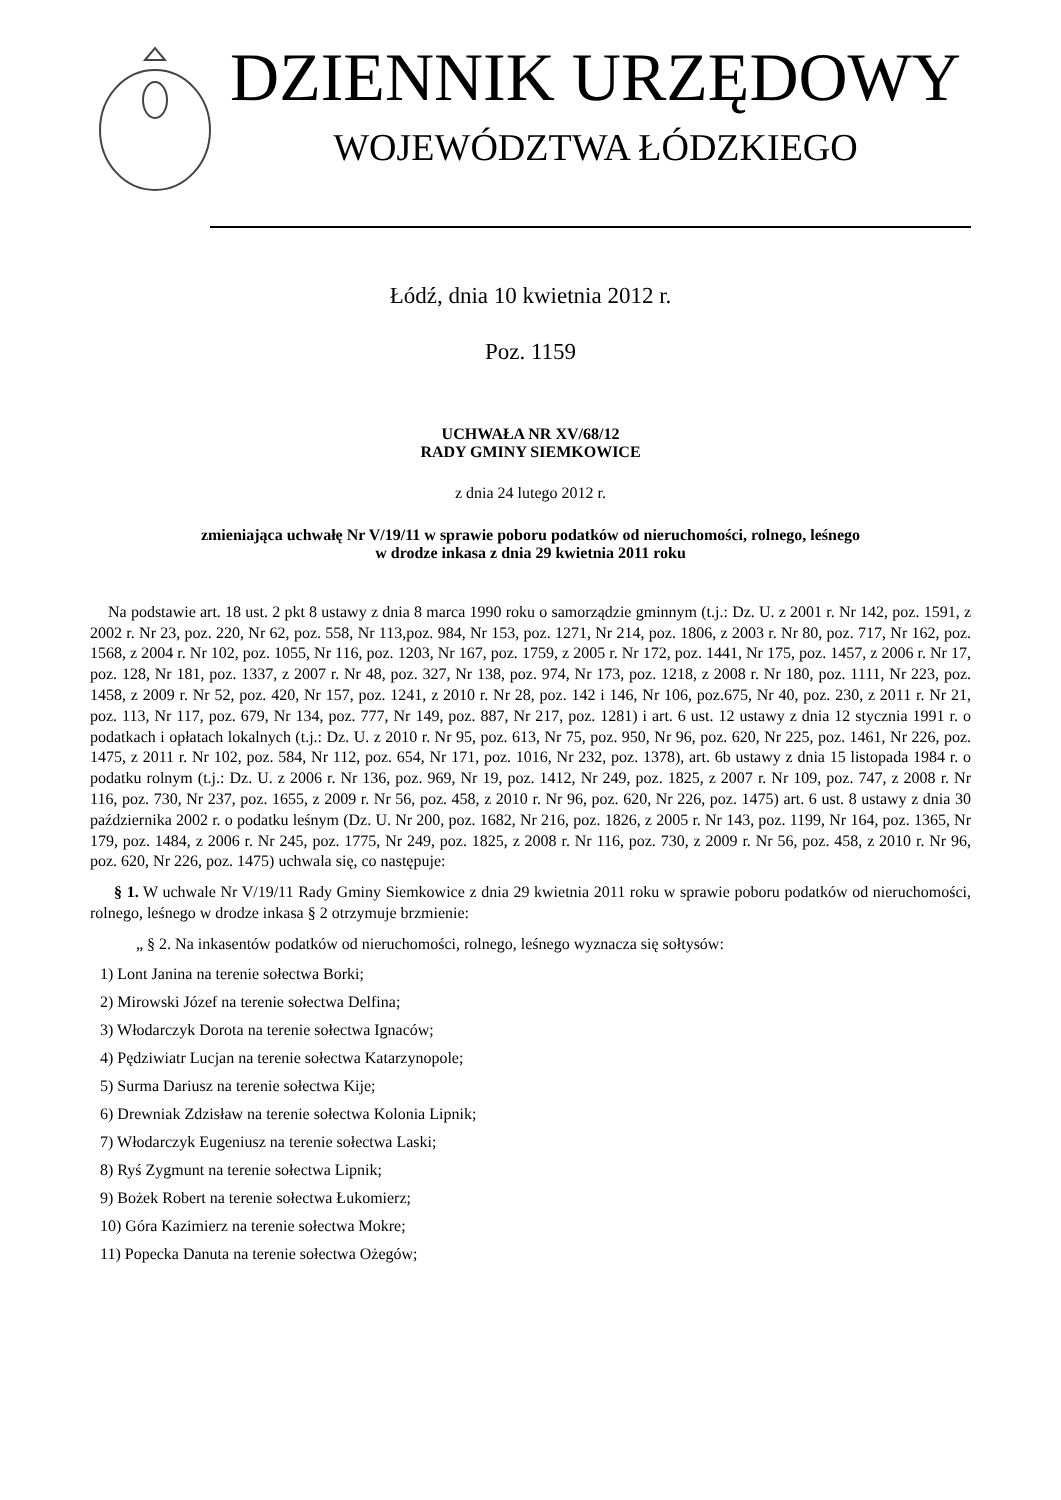DZIENNIK URZĘDOWY
WOJEWÓDZTWA ŁÓDZKIEGO
Łódź, dnia 10 kwietnia 2012 r.
Poz. 1159
UCHWAŁA NR XV/68/12
RADY GMINY SIEMKOWICE
z dnia 24 lutego 2012 r.
zmieniająca uchwałę Nr V/19/11 w sprawie poboru podatków od nieruchomości, rolnego, leśnego
w drodze inkasa z dnia 29 kwietnia 2011 roku
Na podstawie art. 18 ust. 2 pkt 8 ustawy z dnia 8 marca 1990 roku o samorządzie gminnym (t.j.: Dz. U. z 2001 r. Nr 142, poz. 1591, z 2002 r. Nr 23, poz. 220, Nr 62, poz. 558, Nr 113,poz. 984, Nr 153, poz. 1271, Nr 214, poz. 1806, z 2003 r. Nr 80, poz. 717, Nr 162, poz. 1568, z 2004 r. Nr 102, poz. 1055, Nr 116, poz. 1203, Nr 167, poz. 1759, z 2005 r. Nr 172, poz. 1441, Nr 175, poz. 1457, z 2006 r. Nr 17, poz. 128, Nr 181, poz. 1337, z 2007 r. Nr 48, poz. 327, Nr 138, poz. 974, Nr 173, poz. 1218, z 2008 r. Nr 180, poz. 1111, Nr 223, poz. 1458, z 2009 r. Nr 52, poz. 420, Nr 157, poz. 1241, z 2010 r. Nr 28, poz. 142 i 146, Nr 106, poz.675, Nr 40, poz. 230, z 2011 r. Nr 21, poz. 113, Nr 117, poz. 679, Nr 134, poz. 777, Nr 149, poz. 887, Nr 217, poz. 1281) i art. 6 ust. 12 ustawy z dnia 12 stycznia 1991 r. o podatkach i opłatach lokalnych (t.j.: Dz. U. z 2010 r. Nr 95, poz. 613, Nr 75, poz. 950, Nr 96, poz. 620, Nr 225, poz. 1461, Nr 226, poz. 1475, z 2011 r. Nr 102, poz. 584, Nr 112, poz. 654, Nr 171, poz. 1016, Nr 232, poz. 1378), art. 6b ustawy z dnia 15 listopada 1984 r. o podatku rolnym (t.j.: Dz. U. z 2006 r. Nr 136, poz. 969, Nr 19, poz. 1412, Nr 249, poz. 1825, z 2007 r. Nr 109, poz. 747, z 2008 r. Nr 116, poz. 730, Nr 237, poz. 1655, z 2009 r. Nr 56, poz. 458, z 2010 r. Nr 96, poz. 620, Nr 226, poz. 1475) art. 6 ust. 8 ustawy z dnia 30 października 2002 r. o podatku leśnym (Dz. U. Nr 200, poz. 1682, Nr 216, poz. 1826, z 2005 r. Nr 143, poz. 1199, Nr 164, poz. 1365, Nr 179, poz. 1484, z 2006 r. Nr 245, poz. 1775, Nr 249, poz. 1825, z 2008 r. Nr 116, poz. 730, z 2009 r. Nr 56, poz. 458, z 2010 r. Nr 96, poz. 620, Nr 226, poz. 1475) uchwala się, co następuje:
§ 1. W uchwale Nr V/19/11 Rady Gminy Siemkowice z dnia 29 kwietnia 2011 roku w sprawie poboru podatków od nieruchomości, rolnego, leśnego w drodze inkasa § 2 otrzymuje brzmienie:
„ § 2. Na inkasentów podatków od nieruchomości, rolnego, leśnego wyznacza się sołtysów:
1) Lont Janina na terenie sołectwa Borki;
2) Mirowski Józef na terenie sołectwa Delfina;
3) Włodarczyk Dorota na terenie sołectwa Ignaców;
4) Pędziwiatr Lucjan na terenie sołectwa Katarzynopole;
5) Surma Dariusz na terenie sołectwa Kije;
6) Drewniak Zdzisław na terenie sołectwa Kolonia Lipnik;
7) Włodarczyk Eugeniusz na terenie sołectwa Laski;
8) Ryś Zygmunt na terenie sołectwa Lipnik;
9) Bożek Robert na terenie sołectwa Łukomierz;
10) Góra Kazimierz na terenie sołectwa Mokre;
11) Popecka Danuta na terenie sołectwa Ożegów;